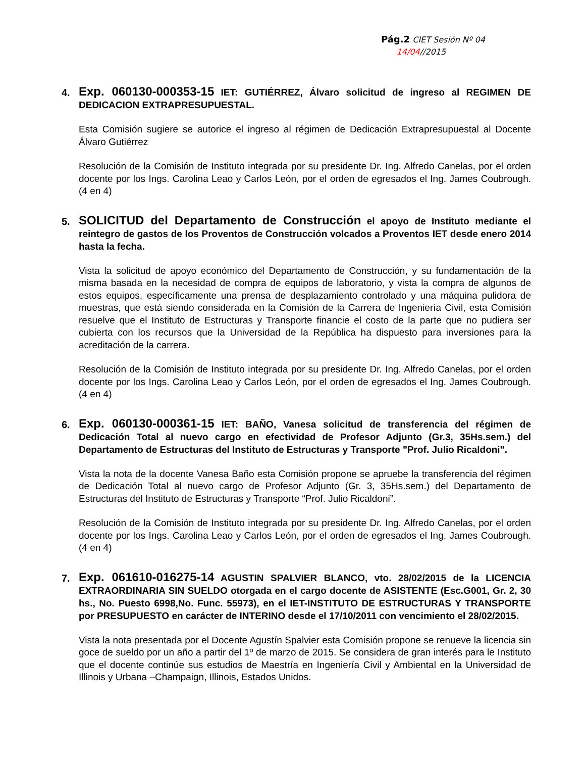Pág.2 CIET Sesión Nº 04
14/04//2015
4.
Exp. 060130-000353-15 IET: GUTIÉRREZ, Álvaro solicitud de ingreso al REGIMEN DE DEDICACION EXTRAPRESUPUESTAL.
Esta Comisión sugiere se autorice el ingreso al régimen de Dedicación Extrapresupuestal al Docente Álvaro Gutiérrez
Resolución de la Comisión de Instituto integrada por su presidente Dr. Ing. Alfredo Canelas, por el orden docente por los Ings. Carolina Leao y Carlos León, por el orden de egresados el Ing. James Coubrough. (4 en 4)
5.
SOLICITUD del Departamento de Construcción el apoyo de Instituto mediante el reintegro de gastos de los Proventos de Construcción volcados a Proventos IET desde enero 2014 hasta la fecha.
Vista la solicitud de apoyo económico del Departamento de Construcción, y su fundamentación de la misma basada en la necesidad de compra de equipos de laboratorio, y vista la compra de algunos de estos equipos, específicamente una prensa de desplazamiento controlado y una máquina pulidora de muestras, que está siendo considerada en la Comisión de la Carrera de Ingeniería Civil, esta Comisión resuelve que el Instituto de Estructuras y Transporte financie el costo de la parte que no pudiera ser cubierta con los recursos que la Universidad de la República ha dispuesto para inversiones para la acreditación de la carrera.
Resolución de la Comisión de Instituto integrada por su presidente Dr. Ing. Alfredo Canelas, por el orden docente por los Ings. Carolina Leao y Carlos León, por el orden de egresados el Ing. James Coubrough. (4 en 4)
6.
Exp. 060130-000361-15 IET: BAÑO, Vanesa solicitud de transferencia del régimen de Dedicación Total al nuevo cargo en efectividad de Profesor Adjunto (Gr.3, 35Hs.sem.) del Departamento de Estructuras del Instituto de Estructuras y Transporte "Prof. Julio Ricaldoni".
Vista la nota de la docente Vanesa Baño esta Comisión propone se apruebe la transferencia del régimen de Dedicación Total al nuevo cargo de Profesor Adjunto (Gr. 3, 35Hs.sem.) del Departamento de Estructuras del Instituto de Estructuras y Transporte “Prof. Julio Ricaldoni”.
Resolución de la Comisión de Instituto integrada por su presidente Dr. Ing. Alfredo Canelas, por el orden docente por los Ings. Carolina Leao y Carlos León, por el orden de egresados el Ing. James Coubrough. (4 en 4)
7.
Exp. 061610-016275-14 AGUSTIN SPALVIER BLANCO, vto. 28/02/2015 de la LICENCIA EXTRAORDINARIA SIN SUELDO otorgada en el cargo docente de ASISTENTE (Esc.G001, Gr. 2, 30 hs., No. Puesto 6998,No. Func. 55973), en el IET-INSTITUTO DE ESTRUCTURAS Y TRANSPORTE por PRESUPUESTO en carácter de INTERINO desde el 17/10/2011 con vencimiento el 28/02/2015.
Vista la nota presentada por el Docente Agustín Spalvier esta Comisión propone se renueve la licencia sin goce de sueldo por un año a partir del 1º de marzo de 2015. Se considera de gran interés para le Instituto que el docente continúe sus estudios de Maestría en Ingeniería Civil y Ambiental en la Universidad de Illinois y Urbana –Champaign, Illinois, Estados Unidos.